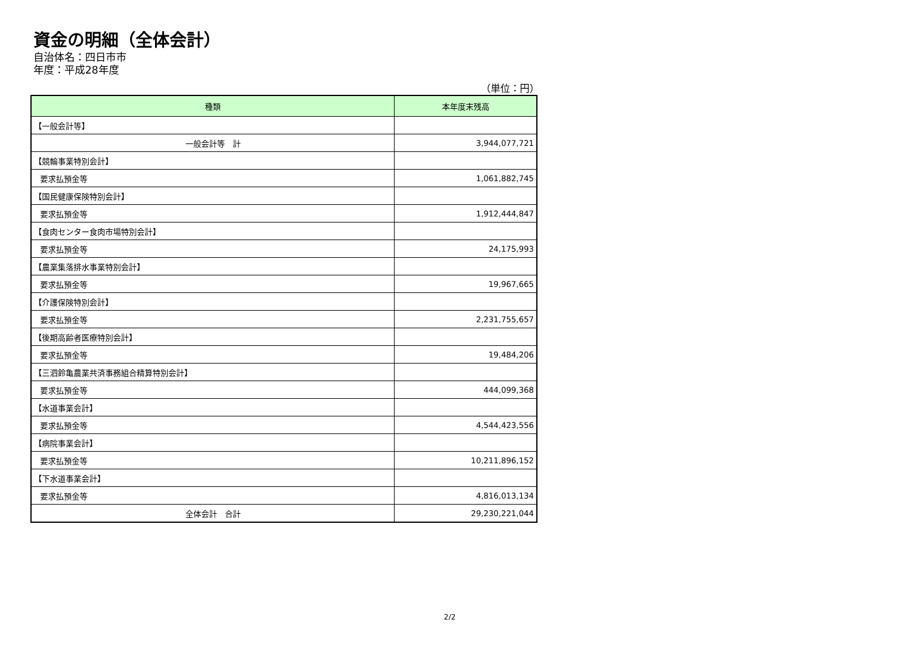資金の明細（全体会計）
自治体名：四日市市
年度：平成28年度
（単位：円）
| 種類 | 本年度末残高 |
| --- | --- |
| 【一般会計等】 | |
| 一般会計等 計 | 3,944,077,721 |
| 【競輪事業特別会計】 | |
| 要求払預金等 | 1,061,882,745 |
| 【国民健康保険特別会計】 | |
| 要求払預金等 | 1,912,444,847 |
| 【食肉センター食肉市場特別会計】 | |
| 要求払預金等 | 24,175,993 |
| 【農業集落排水事業特別会計】 | |
| 要求払預金等 | 19,967,665 |
| 【介護保険特別会計】 | |
| 要求払預金等 | 2,231,755,657 |
| 【後期高齢者医療特別会計】 | |
| 要求払預金等 | 19,484,206 |
| 【三泗鈴亀農業共済事務組合精算特別会計】 | |
| 要求払預金等 | 444,099,368 |
| 【水道事業会計】 | |
| 要求払預金等 | 4,544,423,556 |
| 【病院事業会計】 | |
| 要求払預金等 | 10,211,896,152 |
| 【下水道事業会計】 | |
| 要求払預金等 | 4,816,013,134 |
| 全体会計 合計 | 29,230,221,044 |
2/2